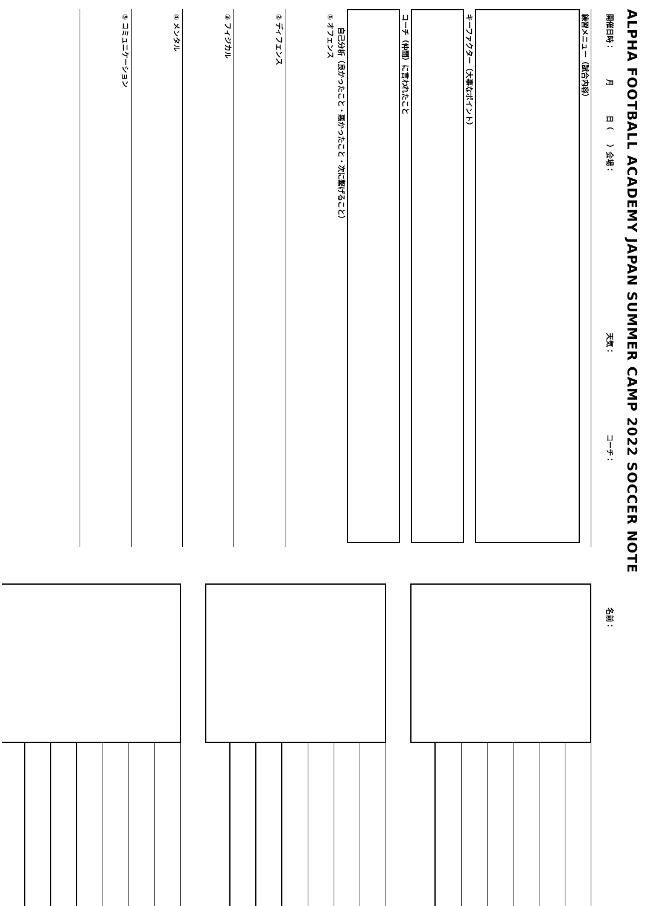ALPHA FOOTBALL ACADEMY JAPAN SUMMER CAMP 2022 SOCCER NOTE
開催日時：　　　　月　　　　日（　　）会場：　　　　　　　　　　　　　　　　　　　　　　天気：　　　　　　　　　　　コーチ：
練習メニュー（試合内容）
キーファクター（大事なポイント）
コーチ（仲間）に言われたこと
自己分析（良かったこと・悪かったこと・次に繋げること）
① オフェンス
② ディフェンス
③ フィジカル
④ メンタル
⑤ コミュニケーション
名前：